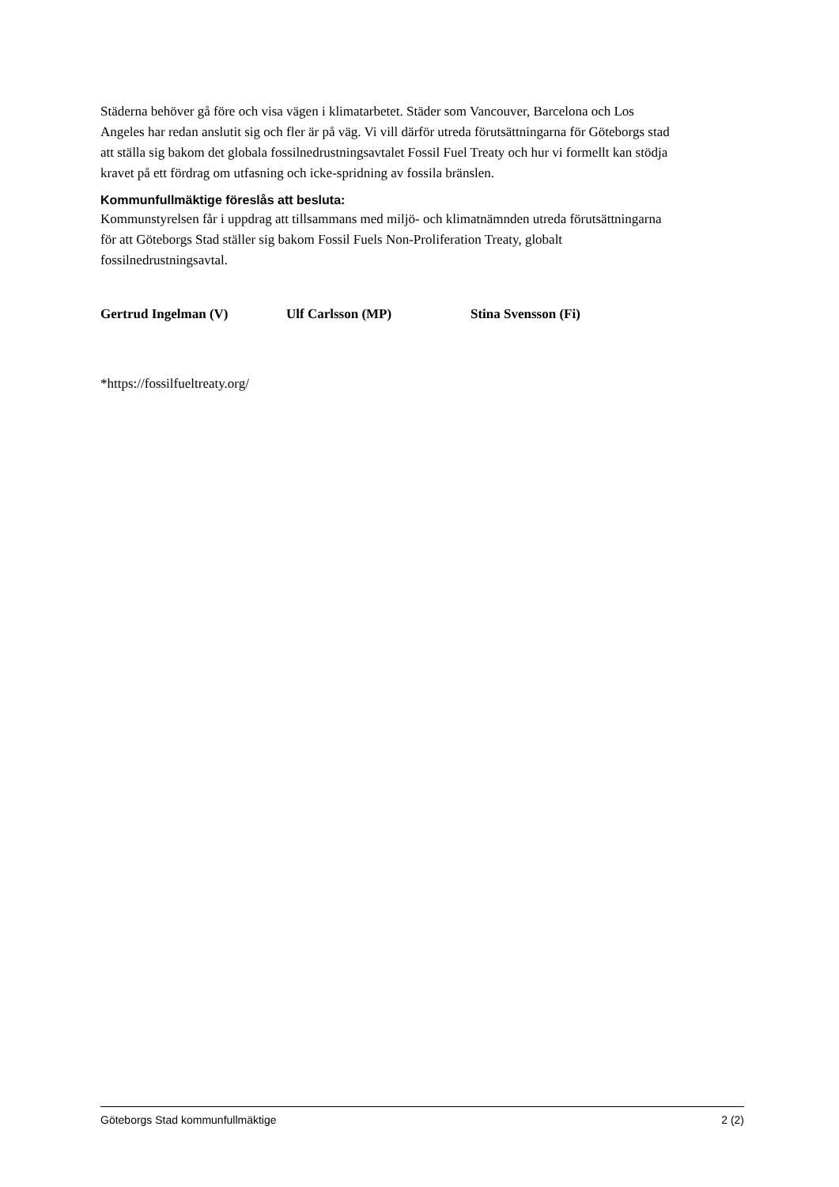Städerna behöver gå före och visa vägen i klimatarbetet. Städer som Vancouver, Barcelona och Los Angeles har redan anslutit sig och fler är på väg. Vi vill därför utreda förutsättningarna för Göteborgs stad att ställa sig bakom det globala fossilnedrustningsavtalet Fossil Fuel Treaty och hur vi formellt kan stödja kravet på ett fördrag om utfasning och icke-spridning av fossila bränslen.
Kommunfullmäktige föreslås att besluta:
Kommunstyrelsen får i uppdrag att tillsammans med miljö- och klimatnämnden utreda förutsättningarna för att Göteborgs Stad ställer sig bakom Fossil Fuels Non-Proliferation Treaty, globalt fossilnedrustningsavtal.
Gertrud Ingelman (V) Ulf Carlsson (MP) Stina Svensson (Fi)
*https://fossilfueltreaty.org/
Göteborgs Stad kommunfullmäktige 2 (2)